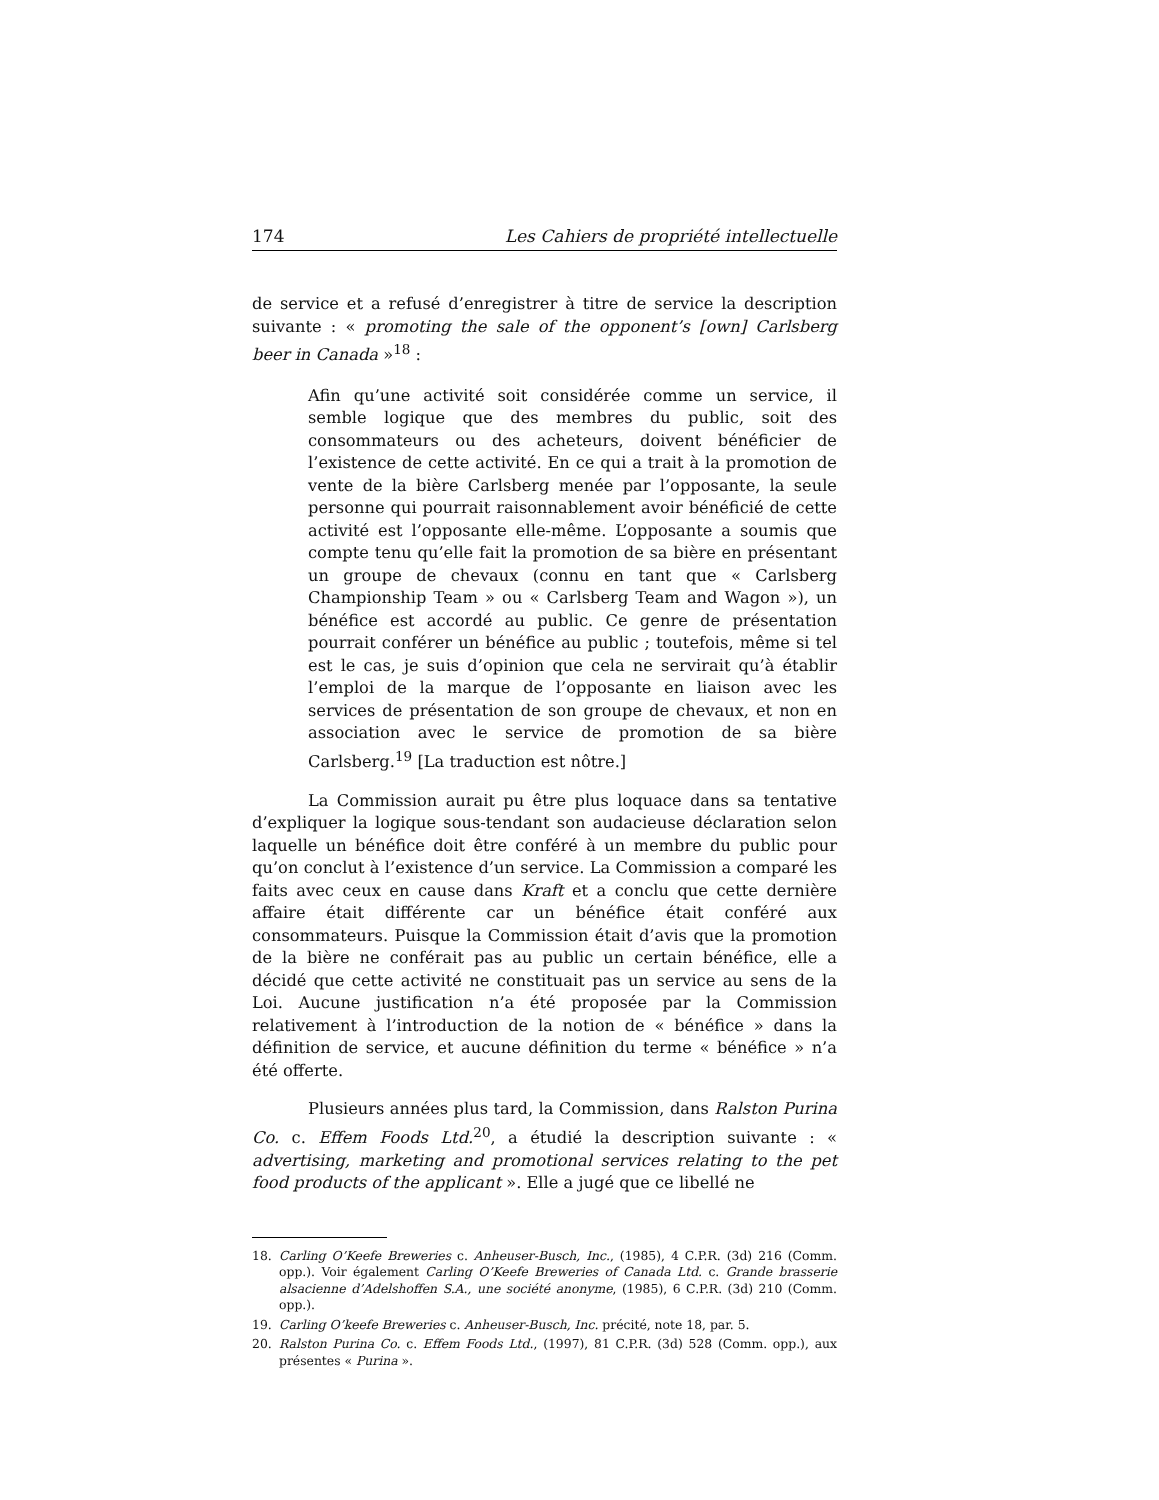174 Les Cahiers de propriété intellectuelle
de service et a refusé d’enregistrer à titre de service la description suivante : « promoting the sale of the opponent’s [own] Carlsberg beer in Canada »<sup>18</sup> :
Afin qu’une activité soit considérée comme un service, il semble logique que des membres du public, soit des consommateurs ou des acheteurs, doivent bénéficier de l’existence de cette activité. En ce qui a trait à la promotion de vente de la bière Carlsberg menée par l’opposante, la seule personne qui pourrait raisonnablement avoir bénéficié de cette activité est l’opposante elle-même. L’opposante a soumis que compte tenu qu’elle fait la promotion de sa bière en présentant un groupe de chevaux (connu en tant que « Carlsberg Championship Team » ou « Carlsberg Team and Wagon »), un bénéfice est accordé au public. Ce genre de présentation pourrait conférer un bénéfice au public ; toutefois, même si tel est le cas, je suis d’opinion que cela ne servirait qu’à établir l’emploi de la marque de l’opposante en liaison avec les services de présentation de son groupe de chevaux, et non en association avec le service de promotion de sa bière Carlsberg.<sup>19</sup> [La traduction est nôtre.]
La Commission aurait pu être plus loquace dans sa tentative d’expliquer la logique sous-tendant son audacieuse déclaration selon laquelle un bénéfice doit être conféré à un membre du public pour qu’on conclut à l’existence d’un service. La Commission a comparé les faits avec ceux en cause dans Kraft et a conclu que cette dernière affaire était différente car un bénéfice était conféré aux consommateurs. Puisque la Commission était d’avis que la promotion de la bière ne conférait pas au public un certain bénéfice, elle a décidé que cette activité ne constituait pas un service au sens de la Loi. Aucune justification n’a été proposée par la Commission relativement à l’introduction de la notion de « bénéfice » dans la définition de service, et aucune définition du terme « bénéfice » n’a été offerte.
Plusieurs années plus tard, la Commission, dans Ralston Purina Co. c. Effem Foods Ltd.<sup>20</sup>, a étudié la description suivante : « advertising, marketing and promotional services relating to the pet food products of the applicant ». Elle a jugé que ce libellé ne
18. Carling O’Keefe Breweries c. Anheuser-Busch, Inc., (1985), 4 C.P.R. (3d) 216 (Comm. opp.). Voir également Carling O’Keefe Breweries of Canada Ltd. c. Grande brasserie alsacienne d’Adelshoffen S.A., une société anonyme, (1985), 6 C.P.R. (3d) 210 (Comm. opp.).
19. Carling O’keefe Breweries c. Anheuser-Busch, Inc. précité, note 18, par. 5.
20. Ralston Purina Co. c. Effem Foods Ltd., (1997), 81 C.P.R. (3d) 528 (Comm. opp.), aux présentes « Purina ».